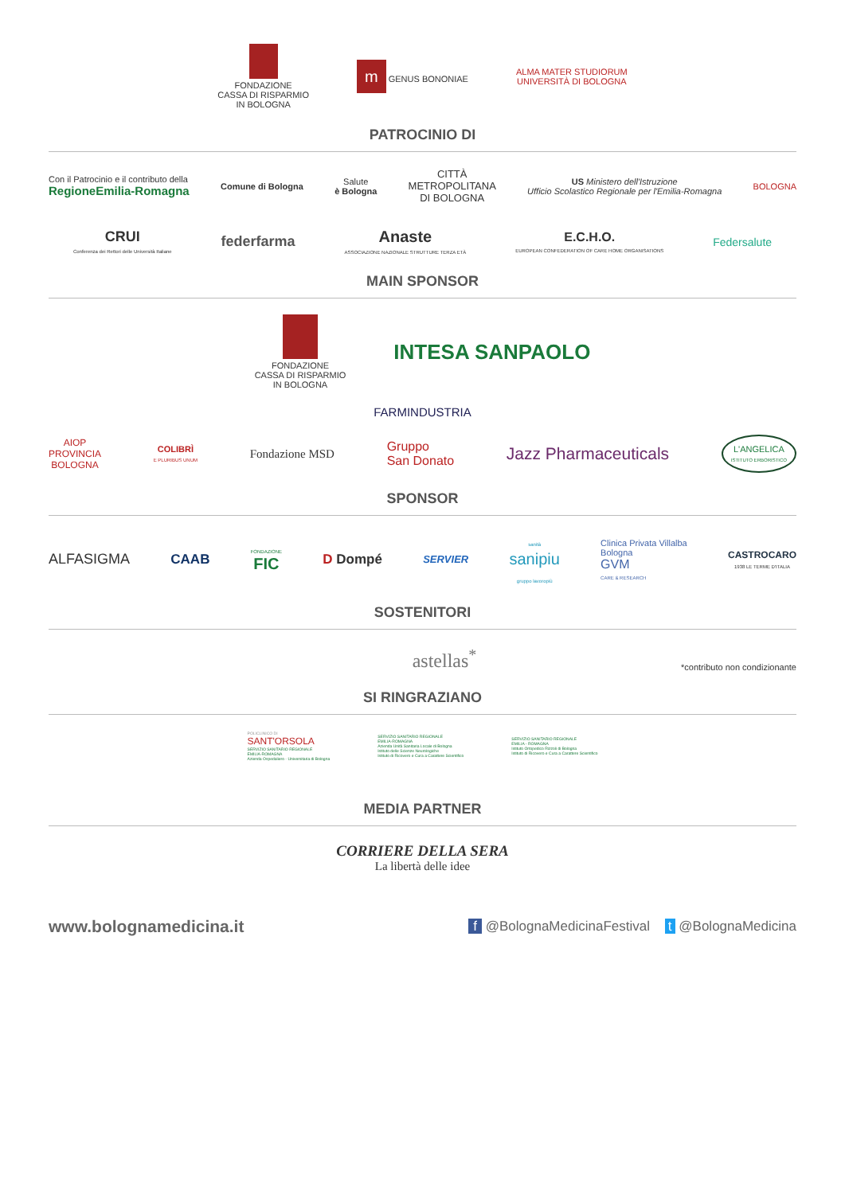FONDAZIONE
CASSA DI RISPARMIO
IN BOLOGNA
m GENUS BONONIAE
ALMA MATER STUDIORUM
UNIVERSITÀ DI BOLOGNA
PATROCINIO DI
Con il Patrocinio e il contributo della
RegioneEmilia-Romagna
Comune di Bologna
Salute
è Bologna
CITTÀ
METROPOLITANA
DI BOLOGNA
US Ministero dell'Istruzione
Ufficio Scolastico Regionale per l'Emilia-Romagna
BOLOGNA
CRUI
Conferenza dei Rettori delle Università Italiane
federfarma
Anaste
ASSOCIAZIONE NAZIONALE STRUTTURE TERZA ETÀ
E.C.H.O.
EUROPEAN CONFEDERATION OF CARE HOME ORGANISATIONS
Federsalute
MAIN SPONSOR
FONDAZIONE
CASSA DI RISPARMIO
IN BOLOGNA
INTESA SANPAOLO
FARMINDUSTRIA
AIOP
PROVINCIA
BOLOGNA
COLIBRÌ
E PLURIBUS UNUM
Fondazione MSD
Gruppo
San Donato
Jazz Pharmaceuticals
L'ANGELICA
ISTITUTO ERBORISTICO
SPONSOR
ALFASIGMA CAAB
FONDAZIONE
FIC
D Dompé
SERVIER
sanità
sanipiu
gruppo lavoropiù
Clinica Privata Villalba
Bologna
GVM
CARE & RESEARCH
CASTROCARO
1938 LE TERME D'ITALIA
SOSTENITORI
astellas<sup>*</sup>
*contributo non condizionante
SI RINGRAZIANO
POLICLINICO DI
SANT'ORSOLA
SERVIZIO SANITARIO REGIONALE
EMILIA-ROMAGNA
Azienda Ospedaliero - Universitaria di Bologna
SERVIZIO SANITARIO REGIONALE
EMILIA-ROMAGNA
Azienda Unità Sanitaria Locale di Bologna
Istituto delle Scienze Neurologiche
Istituto di Ricovero e Cura a Carattere Scientifico
SERVIZIO SANITARIO REGIONALE
EMILIA - ROMAGNA
Istituto Ortopedico Rizzoli di Bologna
Istituto di Ricovero e Cura a Carattere Scientifico
MEDIA PARTNER
CORRIERE DELLA SERA
La libertà delle idee
www.bolognamedicina.it
f @BolognaMedicinaFestival t @BolognaMedicina